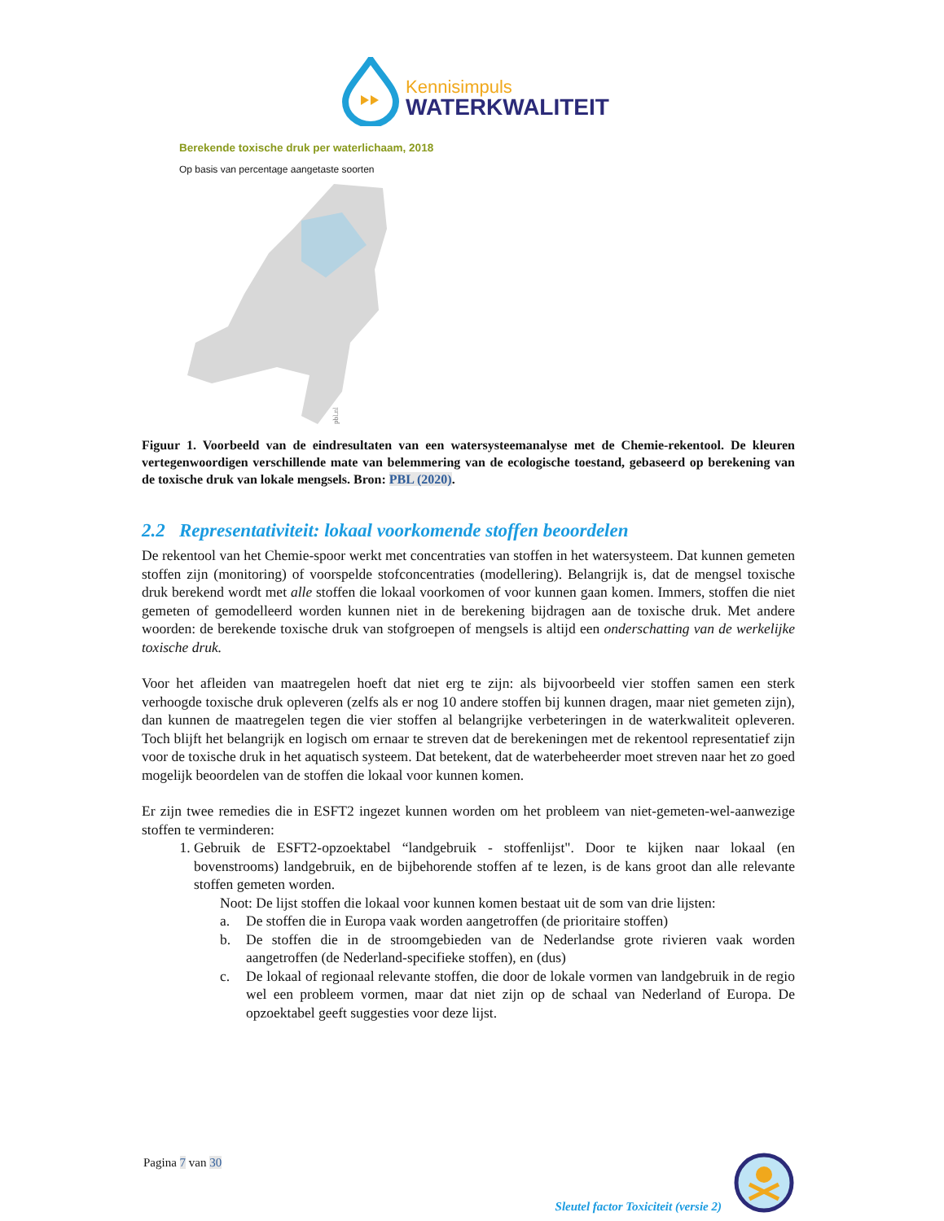Kennisimpuls
WATERKWALITEIT
Berekende toxische druk per waterlichaam, 2018
Op basis van percentage aangetaste soorten
pbl.nl
Figuur 1. Voorbeeld van de eindresultaten van een watersysteemanalyse met de Chemie-rekentool. De kleuren vertegenwoordigen verschillende mate van belemmering van de ecologische toestand, gebaseerd op berekening van de toxische druk van lokale mengsels. Bron: PBL (2020).
2.2 Representativiteit: lokaal voorkomende stoffen beoordelen
De rekentool van het Chemie-spoor werkt met concentraties van stoffen in het watersysteem. Dat kunnen gemeten stoffen zijn (monitoring) of voorspelde stofconcentraties (modellering). Belangrijk is, dat de mengsel toxische druk berekend wordt met alle stoffen die lokaal voorkomen of voor kunnen gaan komen. Immers, stoffen die niet gemeten of gemodelleerd worden kunnen niet in de berekening bijdragen aan de toxische druk. Met andere woorden: de berekende toxische druk van stofgroepen of mengsels is altijd een onderschatting van de werkelijke toxische druk.
Voor het afleiden van maatregelen hoeft dat niet erg te zijn: als bijvoorbeeld vier stoffen samen een sterk verhoogde toxische druk opleveren (zelfs als er nog 10 andere stoffen bij kunnen dragen, maar niet gemeten zijn), dan kunnen de maatregelen tegen die vier stoffen al belangrijke verbeteringen in de waterkwaliteit opleveren. Toch blijft het belangrijk en logisch om ernaar te streven dat de berekeningen met de rekentool representatief zijn voor de toxische druk in het aquatisch systeem. Dat betekent, dat de waterbeheerder moet streven naar het zo goed mogelijk beoordelen van de stoffen die lokaal voor kunnen komen.
Er zijn twee remedies die in ESFT2 ingezet kunnen worden om het probleem van niet-gemeten-wel-aanwezige stoffen te verminderen:
1. Gebruik de ESFT2-opzoektabel “landgebruik - stoffenlijst". Door te kijken naar lokaal (en bovenstrooms) landgebruik, en de bijbehorende stoffen af te lezen, is de kans groot dan alle relevante stoffen gemeten worden.
Noot: De lijst stoffen die lokaal voor kunnen komen bestaat uit de som van drie lijsten:
a. De stoffen die in Europa vaak worden aangetroffen (de prioritaire stoffen)
b. De stoffen die in de stroomgebieden van de Nederlandse grote rivieren vaak worden aangetroffen (de Nederland-specifieke stoffen), en (dus)
c. De lokaal of regionaal relevante stoffen, die door de lokale vormen van landgebruik in de regio wel een probleem vormen, maar dat niet zijn op de schaal van Nederland of Europa. De opzoektabel geeft suggesties voor deze lijst.
Pagina 7 van 30
Sleutel factor Toxiciteit (versie 2)